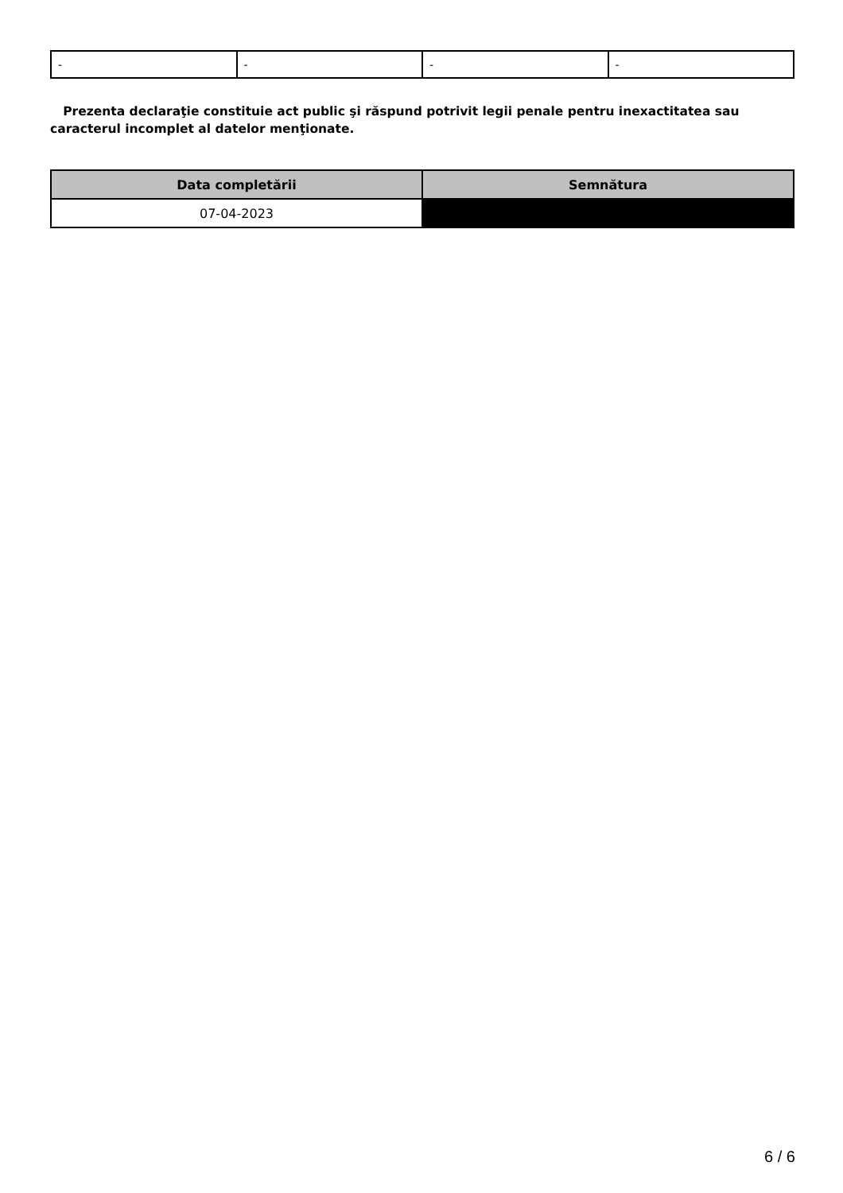| - | - | - | - |
Prezenta declaraţie constituie act public şi răspund potrivit legii penale pentru inexactitatea sau caracterul incomplet al datelor menţionate.
| Data completării | Semnătura |
| --- | --- |
| 07-04-2023 | |
6 / 6